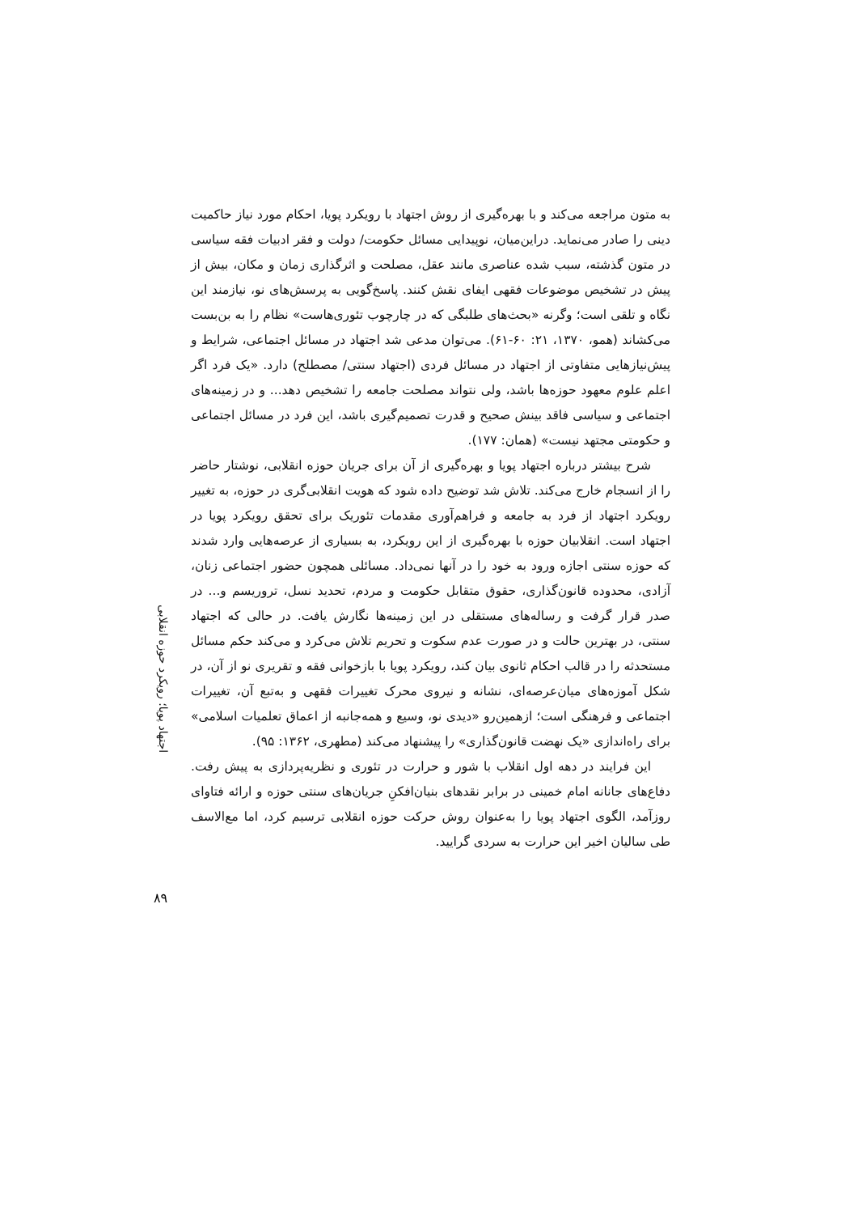به متون مراجعه می‌کند و با بهره‌گیری از روش اجتهاد با رویکرد پویا، احکام مورد نیاز حاکمیت دینی را صادر می‌نماید. دراین‌میان، نوپیدایی مسائل حکومت/ دولت و فقر ادبیات فقه سیاسی در متون گذشته، سبب شده عناصری مانند عقل، مصلحت و اثرگذاری زمان و مکان، بیش از پیش در تشخیص موضوعات فقهی ایفای نقش کنند. پاسخ‌گویی به پرسش‌های نو، نیازمند این نگاه و تلقی است؛ وگرنه «بحث‌های طلبگی که در چارچوب تئوری‌هاست» نظام را به بن‌بست می‌کشاند (همو، ۱۳۷۰، ۲۱: ۶۰-۶۱). می‌توان مدعی شد اجتهاد در مسائل اجتماعی، شرایط و پیش‌نیازهایی متفاوتی از اجتهاد در مسائل فردی (اجتهاد سنتی/ مصطلح) دارد. «یک فرد اگر اعلم علوم معهود حوزه‌ها باشد، ولی نتواند مصلحت جامعه را تشخیص دهد... و در زمینه‌های اجتماعی و سیاسی فاقد بینش صحیح و قدرت تصمیم‌گیری باشد، این فرد در مسائل اجتماعی و حکومتی مجتهد نیست» (همان: ۱۷۷).
شرح بیشتر درباره اجتهاد پویا و بهره‌گیری از آن برای جریان حوزه انقلابی، نوشتار حاضر را از انسجام خارج می‌کند. تلاش شد توضیح داده شود که هویت انقلابی‌گری در حوزه، به تغییر رویکرد اجتهاد از فرد به جامعه و فراهم‌آوری مقدمات تئوریک برای تحقق رویکرد پویا در اجتهاد است. انقلابیان حوزه با بهره‌گیری از این رویکرد، به بسیاری از عرصه‌هایی وارد شدند که حوزه سنتی اجازه ورود به خود را در آنها نمی‌داد. مسائلی همچون حضور اجتماعی زنان، آزادی، محدوده قانون‌گذاری، حقوق متقابل حکومت و مردم، تحدید نسل، تروریسم و... در صدر قرار گرفت و رساله‌های مستقلی در این زمینه‌ها نگارش یافت. در حالی که اجتهاد سنتی، در بهترین حالت و در صورت عدم سکوت و تحریم تلاش می‌کرد و می‌کند حکم مسائل مستحدثه را در قالب احکام ثانوی بیان کند، رویکرد پویا با بازخوانی فقه و تقریری نو از آن، در شکل آموزه‌های میان‌عرصه‌ای، نشانه و نیروی محرک تغییرات فقهی و به‌تبع آن، تغییرات اجتماعی و فرهنگی است؛ ازهمین‌رو «دیدی نو، وسیع و همه‌جانبه از اعماق تعلمیات اسلامی» برای راه‌اندازی «یک نهضت قانون‌گذاری» را پیشنهاد می‌کند (مطهری، ۱۳۶۲: ۹۵).
این فرایند در دهه اول انقلاب با شور و حرارت در تئوری و نظریه‌پردازی به پیش رفت. دفاع‌های جانانه امام خمینی در برابر نقدهای بنیان‌افکنِ جریان‌های سنتی حوزه و ارائه فتاوای روزآمد، الگوی اجتهاد پویا را به‌عنوان روش حرکت حوزه انقلابی ترسیم کرد، اما مع‌الاسف طی سالیان اخیر این حرارت به سردی گرایید.
اجتهاد پویا؛ رویکرد حوزه انقلابی
۸۹